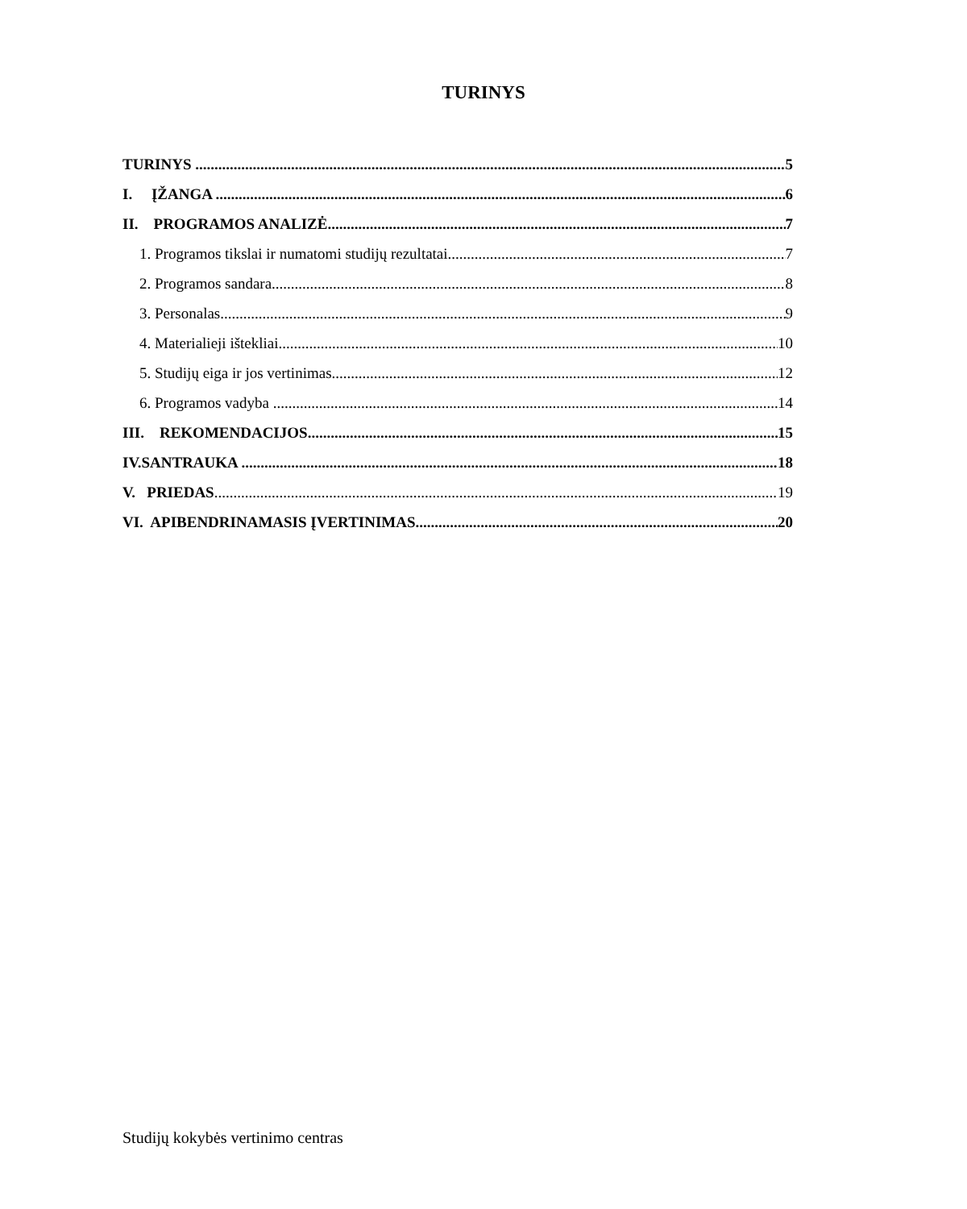TURINYS
TURINYS 5
I. ĮŽANGA 6
II. PROGRAMOS ANALIZĖ 7
1. Programos tikslai ir numatomi studijų rezultatai 7
2. Programos sandara 8
3. Personalas 9
4. Materialieji ištekliai 10
5. Studijų eiga ir jos vertinimas 12
6. Programos vadyba 14
III. REKOMENDACIJOS 15
IV.SANTRAUKA 18
V. PRIEDAS 19
VI. APIBENDRINAMASIS ĮVERTINIMAS 20
Studijų kokybės vertinimo centras